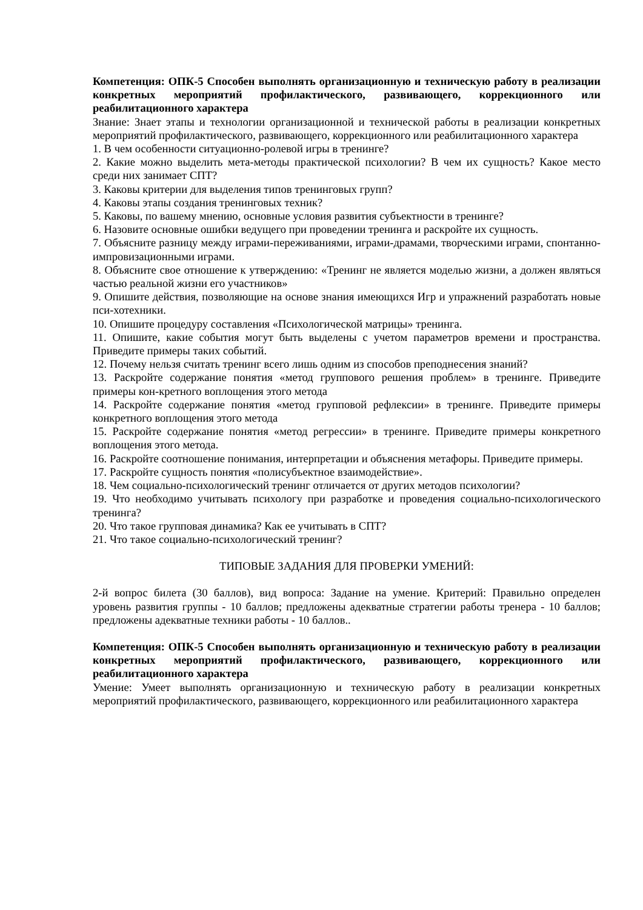Компетенция: ОПК-5 Способен выполнять организационную и техническую работу в реализации конкретных мероприятий профилактического, развивающего, коррекционного или реабилитационного характера
Знание: Знает этапы и технологии организационной и технической работы в реализации конкретных мероприятий профилактического, развивающего, коррекционного или реабилитационного характера
1. В чем особенности ситуационно-ролевой игры в тренинге?
2. Какие можно выделить мета-методы практической психологии? В чем их сущность? Какое место среди них занимает СПТ?
3. Каковы критерии для выделения типов тренинговых групп?
4. Каковы этапы создания тренинговых техник?
5. Каковы, по вашему мнению, основные условия развития субъектности в тренинге?
6. Назовите основные ошибки ведущего при проведении тренинга и раскройте их сущность.
7. Объясните разницу между играми-переживаниями, играми-драмами, творческими играми, спонтанно-импровизационными играми.
8. Объясните свое отношение к утверждению: «Тренинг не является моделью жизни, а должен являться частью реальной жизни его участников»
9. Опишите действия, позволяющие на основе знания имеющихся Игр и упражнений разработать новые пси-хотехники.
10. Опишите процедуру составления «Психологической матрицы» тренинга.
11. Опишите, какие события могут быть выделены с учетом параметров времени и пространства. Приведите примеры таких событий.
12. Почему нельзя считать тренинг всего лишь одним из способов преподнесения знаний?
13. Раскройте содержание понятия «метод группового решения проблем» в тренинге. Приведите примеры кон-кретного воплощения этого метода
14. Раскройте содержание понятия «метод групповой рефлексии» в тренинге. Приведите примеры конкретного воплощения этого метода
15. Раскройте содержание понятия «метод регрессии» в тренинге. Приведите примеры конкретного воплощения этого метода.
16. Раскройте соотношение понимания, интерпретации и объяснения метафоры. Приведите примеры.
17. Раскройте сущность понятия «полисубъектное взаимодействие».
18. Чем социально-психологический тренинг отличается от других методов психологии?
19. Что необходимо учитывать психологу при разработке и проведения социально-психологического тренинга?
20. Что такое групповая динамика? Как ее учитывать в СПТ?
21. Что такое социально-психологический тренинг?
ТИПОВЫЕ ЗАДАНИЯ ДЛЯ ПРОВЕРКИ УМЕНИЙ:
2-й вопрос билета (30 баллов), вид вопроса: Задание на умение. Критерий: Правильно определен уровень развития группы - 10 баллов; предложены адекватные стратегии работы тренера - 10 баллов; предложены адекватные техники работы - 10 баллов..
Компетенция: ОПК-5 Способен выполнять организационную и техническую работу в реализации конкретных мероприятий профилактического, развивающего, коррекционного или реабилитационного характера
Умение: Умеет выполнять организационную и техническую работу в реализации конкретных мероприятий профилактического, развивающего, коррекционного или реабилитационного характера